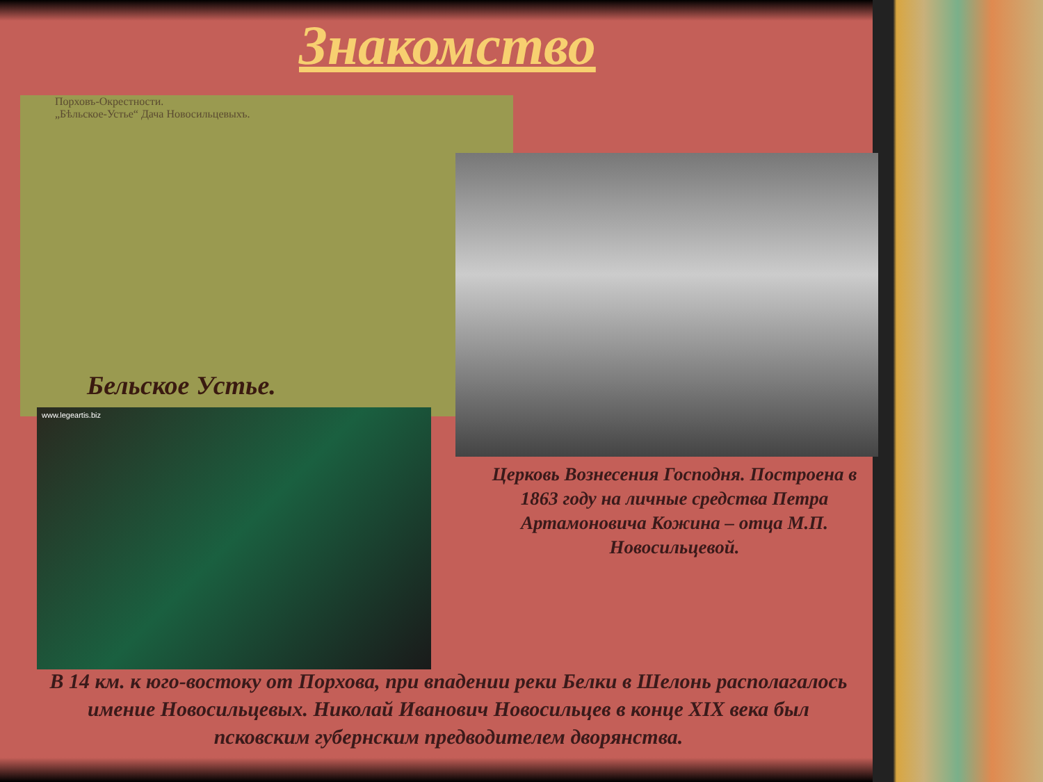Знакомство
Порховъ-Окрестности.
„Бѣльское-Устье“ Дача Новосильцевыхъ.
Бельское Устье.
www.legeartis.biz
Церковь Вознесения Господня. Построена в 1863 году на личные средства Петра Артамоновича Кожина – отца М.П. Новосильцевой.
В 14 км. к юго-востоку от Порхова, при впадении реки Белки в Шелонь располагалось имение Новосильцевых. Николай Иванович Новосильцев в конце XIX века был псковским губернским предводителем дворянства.